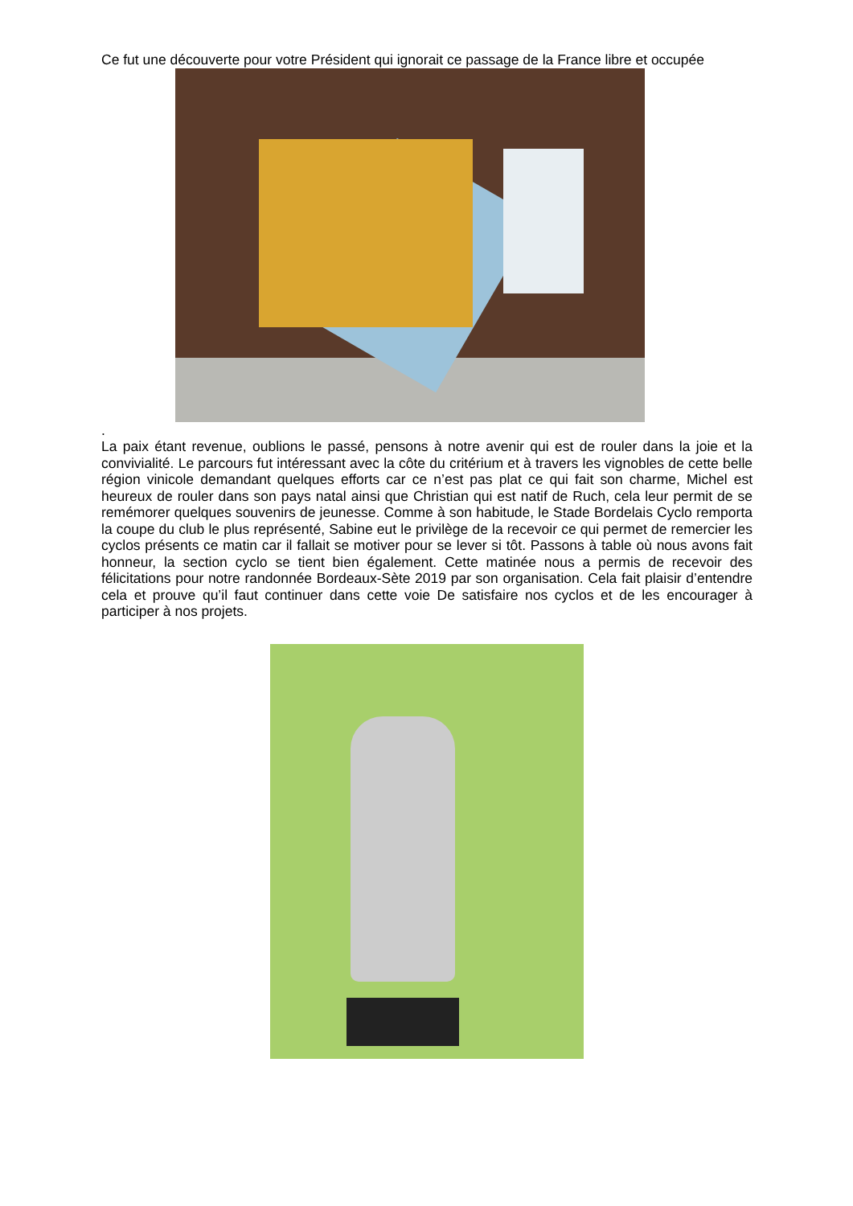Ce fut une découverte pour votre Président qui ignorait ce passage de la France libre et occupée
.
La paix étant revenue, oublions le passé, pensons à notre avenir qui est de rouler dans la joie et la convivialité. Le parcours fut intéressant avec la côte du critérium et à travers les vignobles de cette belle région vinicole demandant quelques efforts car ce n’est pas plat ce qui fait son charme, Michel est heureux de rouler dans son pays natal ainsi que Christian qui est natif de Ruch, cela leur permit de se remémorer quelques souvenirs de jeunesse. Comme à son habitude, le Stade Bordelais Cyclo remporta la coupe du club le plus représenté, Sabine eut le privilège de la recevoir ce qui permet de remercier les cyclos présents ce matin car il fallait se motiver pour se lever si tôt. Passons à table où nous avons fait honneur, la section cyclo se tient bien également. Cette matinée nous a permis de recevoir des félicitations pour notre randonnée Bordeaux-Sète 2019 par son organisation. Cela fait plaisir d’entendre cela et prouve qu’il faut continuer dans cette voie De satisfaire nos cyclos et de les encourager à participer à nos projets.